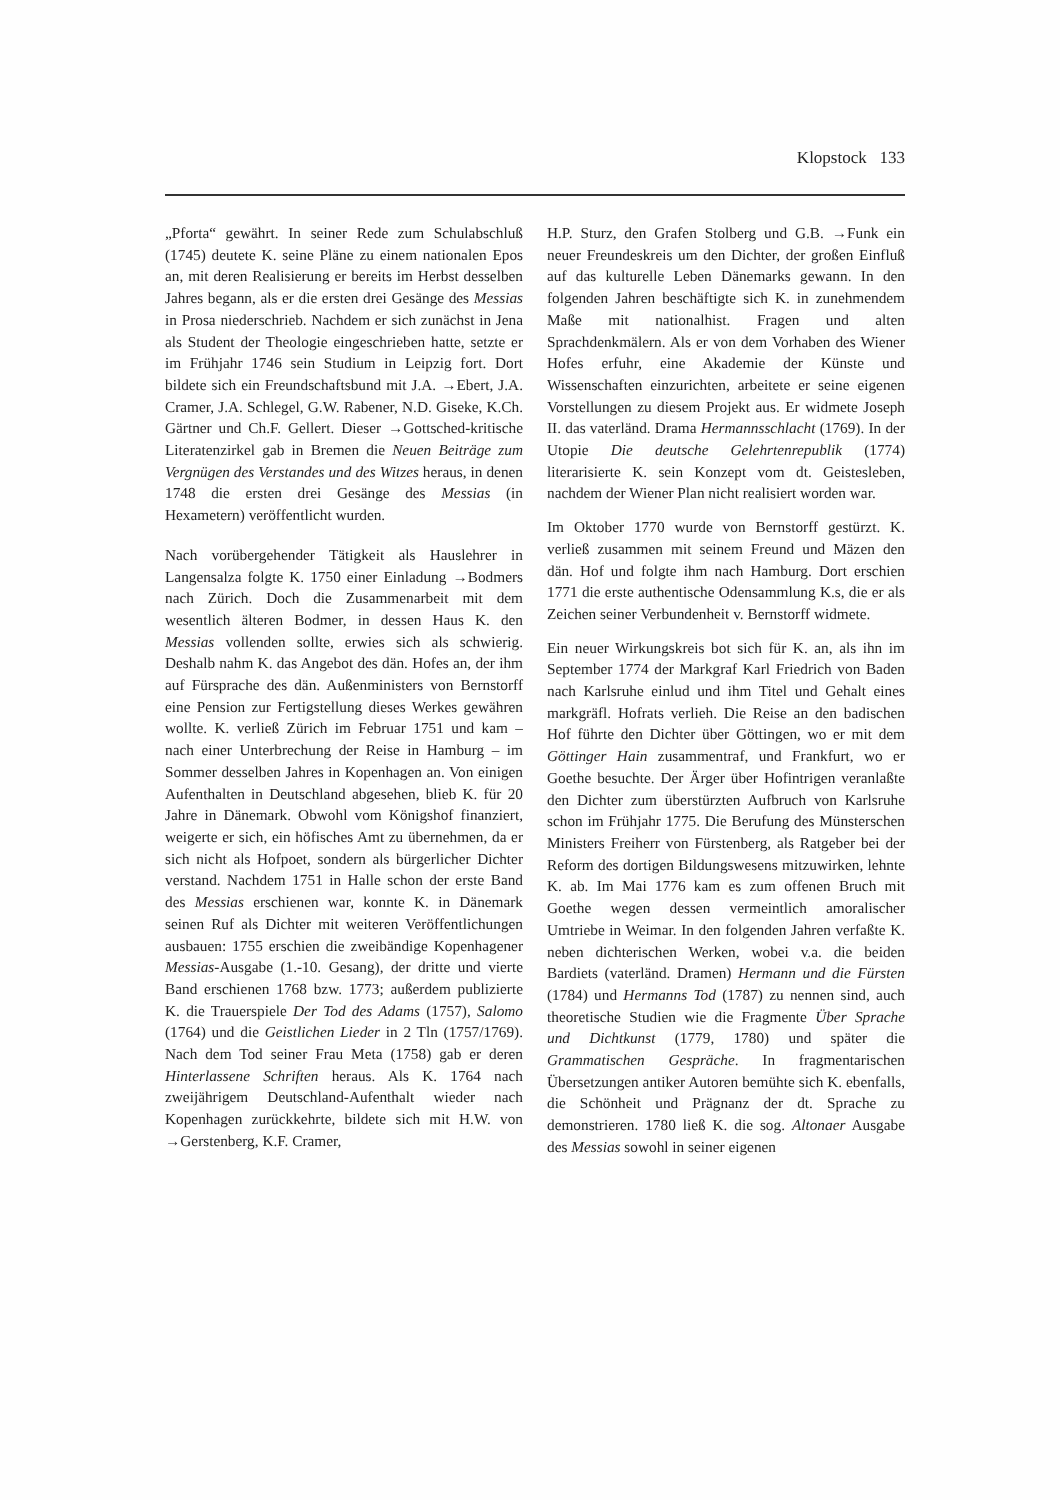Klopstock 133
„Pforta“ gewährt. In seiner Rede zum Schulabschluß (1745) deutete K. seine Pläne zu einem nationalen Epos an, mit deren Realisierung er bereits im Herbst desselben Jahres begann, als er die ersten drei Gesänge des Messias in Prosa niederschrieb. Nachdem er sich zunächst in Jena als Student der Theologie eingeschrieben hatte, setzte er im Frühjahr 1746 sein Studium in Leipzig fort. Dort bildete sich ein Freundschaftsbund mit J.A. →Ebert, J.A. Cramer, J.A. Schlegel, G.W. Rabener, N.D. Giseke, K.Ch. Gärtner und Ch.F. Gellert. Dieser →Gottsched-kritische Literatenzirkel gab in Bremen die Neuen Beiträge zum Vergnügen des Verstandes und des Witzes heraus, in denen 1748 die ersten drei Gesänge des Messias (in Hexametern) veröffentlicht wurden.
Nach vorübergehender Tätigkeit als Hauslehrer in Langensalza folgte K. 1750 einer Einladung →Bodmers nach Zürich. Doch die Zusammenarbeit mit dem wesentlich älteren Bodmer, in dessen Haus K. den Messias vollenden sollte, erwies sich als schwierig. Deshalb nahm K. das Angebot des dän. Hofes an, der ihm auf Fürsprache des dän. Außenministers von Bernstorff eine Pension zur Fertigstellung dieses Werkes gewähren wollte. K. verließ Zürich im Februar 1751 und kam – nach einer Unterbrechung der Reise in Hamburg – im Sommer desselben Jahres in Kopenhagen an. Von einigen Aufenthalten in Deutschland abgesehen, blieb K. für 20 Jahre in Dänemark. Obwohl vom Königshof finanziert, weigerte er sich, ein höfisches Amt zu übernehmen, da er sich nicht als Hofpoet, sondern als bürgerlicher Dichter verstand. Nachdem 1751 in Halle schon der erste Band des Messias erschienen war, konnte K. in Dänemark seinen Ruf als Dichter mit weiteren Veröffentlichungen ausbauen: 1755 erschien die zweibändige Kopenhagener Messias-Ausgabe (1.-10. Gesang), der dritte und vierte Band erschienen 1768 bzw. 1773; außerdem publizierte K. die Trauerspiele Der Tod des Adams (1757), Salomo (1764) und die Geistlichen Lieder in 2 Tln (1757/1769). Nach dem Tod seiner Frau Meta (1758) gab er deren Hinterlassene Schriften heraus. Als K. 1764 nach zweijährigem Deutschland-Aufenthalt wieder nach Kopenhagen zurückkehrte, bildete sich mit H.W. von →Gerstenberg, K.F. Cramer,
H.P. Sturz, den Grafen Stolberg und G.B. →Funk ein neuer Freundeskreis um den Dichter, der großen Einfluß auf das kulturelle Leben Dänemarks gewann. In den folgenden Jahren beschäftigte sich K. in zunehmendem Maße mit nationalhist. Fragen und alten Sprachdenkmälern. Als er von dem Vorhaben des Wiener Hofes erfuhr, eine Akademie der Künste und Wissenschaften einzurichten, arbeitete er seine eigenen Vorstellungen zu diesem Projekt aus. Er widmete Joseph II. das vaterländ. Drama Hermannsschlacht (1769). In der Utopie Die deutsche Gelehrtenrepublik (1774) literarisierte K. sein Konzept vom dt. Geistesleben, nachdem der Wiener Plan nicht realisiert worden war.
Im Oktober 1770 wurde von Bernstorff gestürzt. K. verließ zusammen mit seinem Freund und Mäzen den dän. Hof und folgte ihm nach Hamburg. Dort erschien 1771 die erste authentische Odensammlung K.s, die er als Zeichen seiner Verbundenheit v. Bernstorff widmete.
Ein neuer Wirkungskreis bot sich für K. an, als ihn im September 1774 der Markgraf Karl Friedrich von Baden nach Karlsruhe einlud und ihm Titel und Gehalt eines markgräfl. Hofrats verlieh. Die Reise an den badischen Hof führte den Dichter über Göttingen, wo er mit dem Göttinger Hain zusammentraf, und Frankfurt, wo er Goethe besuchte. Der Ärger über Hofintrigen veranlaßte den Dichter zum überstürzten Aufbruch von Karlsruhe schon im Frühjahr 1775. Die Berufung des Münsterschen Ministers Freiherr von Fürstenberg, als Ratgeber bei der Reform des dortigen Bildungswesens mitzuwirken, lehnte K. ab. Im Mai 1776 kam es zum offenen Bruch mit Goethe wegen dessen vermeintlich amoralischer Umtriebe in Weimar. In den folgenden Jahren verfaßte K. neben dichterischen Werken, wobei v.a. die beiden Bardiets (vaterländ. Dramen) Hermann und die Fürsten (1784) und Hermanns Tod (1787) zu nennen sind, auch theoretische Studien wie die Fragmente Über Sprache und Dichtkunst (1779, 1780) und später die Grammatischen Gespräche. In fragmentarischen Übersetzungen antiker Autoren bemühte sich K. ebenfalls, die Schönheit und Prägnanz der dt. Sprache zu demonstrieren. 1780 ließ K. die sog. Altonaer Ausgabe des Messias sowohl in seiner eigenen